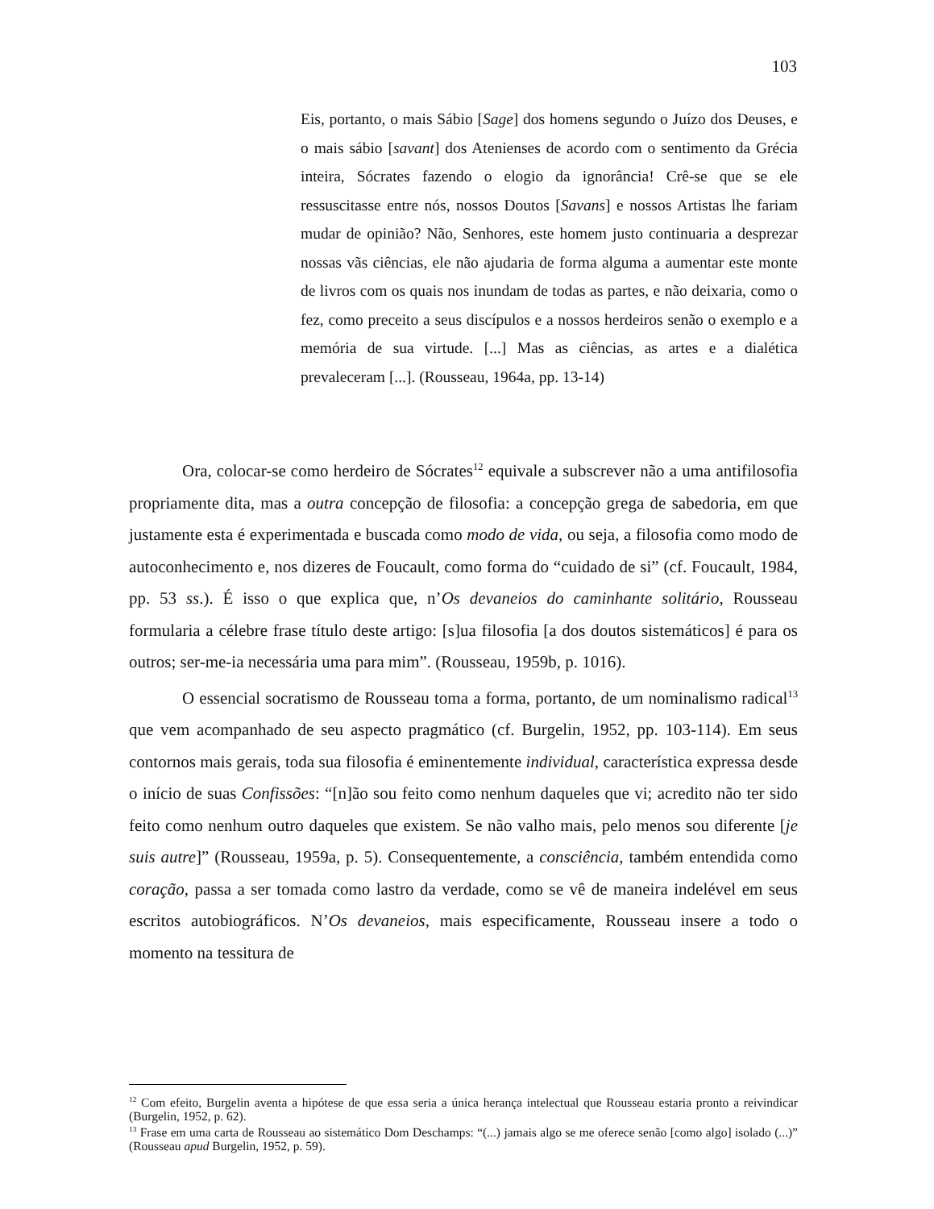103
Eis, portanto, o mais Sábio [Sage] dos homens segundo o Juízo dos Deuses, e o mais sábio [savant] dos Atenienses de acordo com o sentimento da Grécia inteira, Sócrates fazendo o elogio da ignorância! Crê-se que se ele ressuscitasse entre nós, nossos Doutos [Savans] e nossos Artistas lhe fariam mudar de opinião? Não, Senhores, este homem justo continuaria a desprezar nossas vãs ciências, ele não ajudaria de forma alguma a aumentar este monte de livros com os quais nos inundam de todas as partes, e não deixaria, como o fez, como preceito a seus discípulos e a nossos herdeiros senão o exemplo e a memória de sua virtude. [...] Mas as ciências, as artes e a dialética prevaleceram [...]. (Rousseau, 1964a, pp. 13-14)
Ora, colocar-se como herdeiro de Sócrates<sup>12</sup> equivale a subscrever não a uma antifilosofia propriamente dita, mas a outra concepção de filosofia: a concepção grega de sabedoria, em que justamente esta é experimentada e buscada como modo de vida, ou seja, a filosofia como modo de autoconhecimento e, nos dizeres de Foucault, como forma do “cuidado de si” (cf. Foucault, 1984, pp. 53 ss.). É isso o que explica que, n’Os devaneios do caminhante solitário, Rousseau formularia a célebre frase título deste artigo: [s]ua filosofia [a dos doutos sistemáticos] é para os outros; ser-me-ia necessária uma para mim”. (Rousseau, 1959b, p. 1016).
O essencial socratismo de Rousseau toma a forma, portanto, de um nominalismo radical<sup>13</sup> que vem acompanhado de seu aspecto pragmático (cf. Burgelin, 1952, pp. 103-114). Em seus contornos mais gerais, toda sua filosofia é eminentemente individual, característica expressa desde o início de suas Confissões: “[n]ão sou feito como nenhum daqueles que vi; acredito não ter sido feito como nenhum outro daqueles que existem. Se não valho mais, pelo menos sou diferente [je suis autre]” (Rousseau, 1959a, p. 5). Consequentemente, a consciência, também entendida como coração, passa a ser tomada como lastro da verdade, como se vê de maneira indelével em seus escritos autobiográficos. N’Os devaneios, mais especificamente, Rousseau insere a todo o momento na tessitura de
<sup>12</sup> Com efeito, Burgelin aventa a hipótese de que essa seria a única herança intelectual que Rousseau estaria pronto a reivindicar (Burgelin, 1952, p. 62).
<sup>13</sup> Frase em uma carta de Rousseau ao sistemático Dom Deschamps: “(...) jamais algo se me oferece senão [como algo] isolado (...)” (Rousseau apud Burgelin, 1952, p. 59).